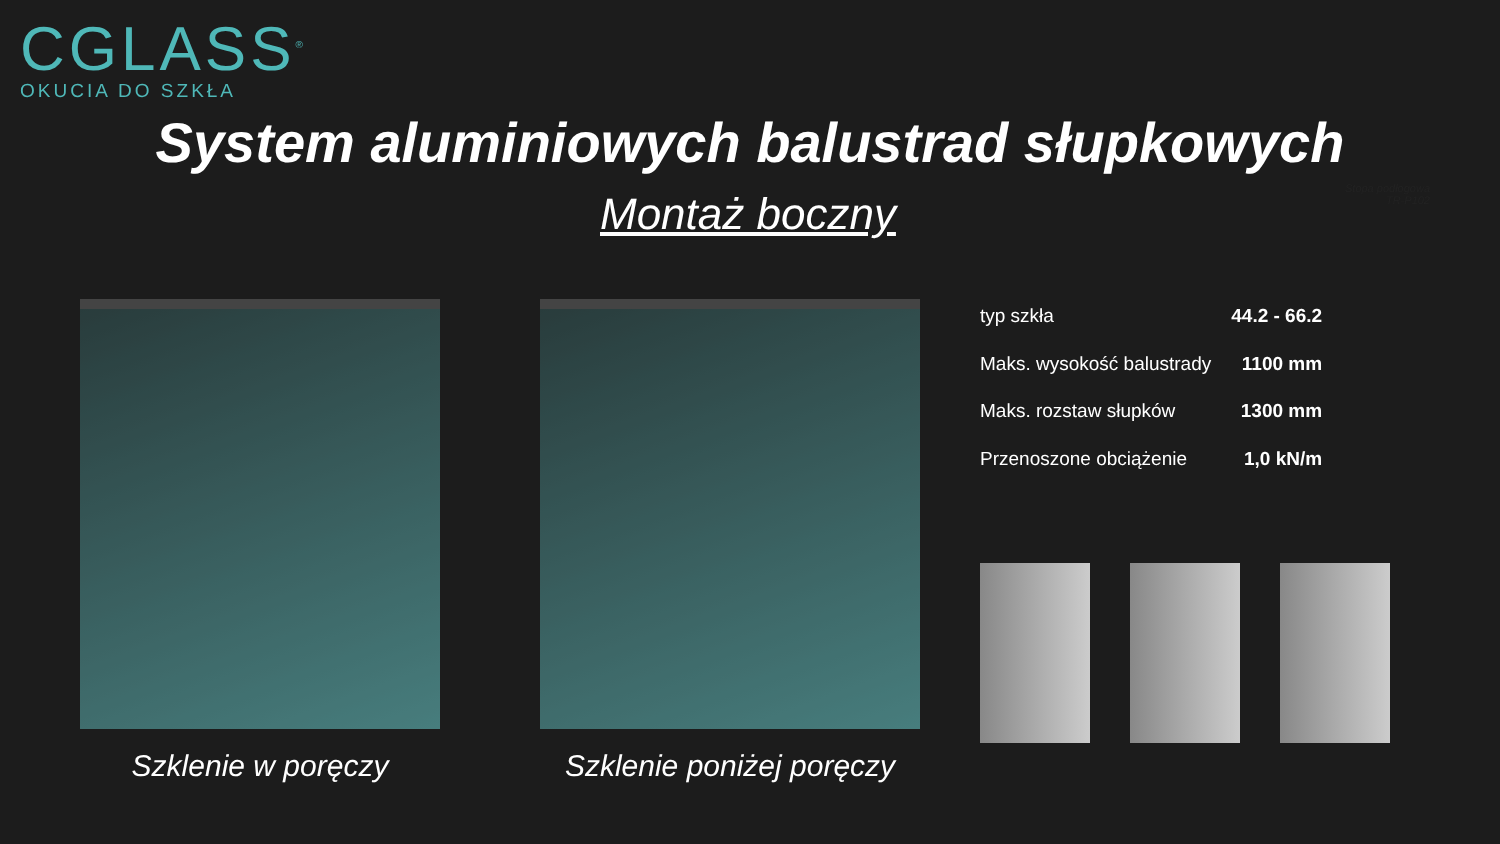CGLASS<sup>®</sup>
OKUCIA DO SZKŁA
Stopa podłogowa
TR-P102
System aluminiowych balustrad słupkowych
Montaż boczny
Szklenie w poręczy Szklenie poniżej poręczy
| typ szkła | 44.2 - 66.2 |
| Maks. wysokość balustrady | 1100 mm |
| Maks. rozstaw słupków | 1300 mm |
| Przenoszone obciążenie | 1,0 kN/m |